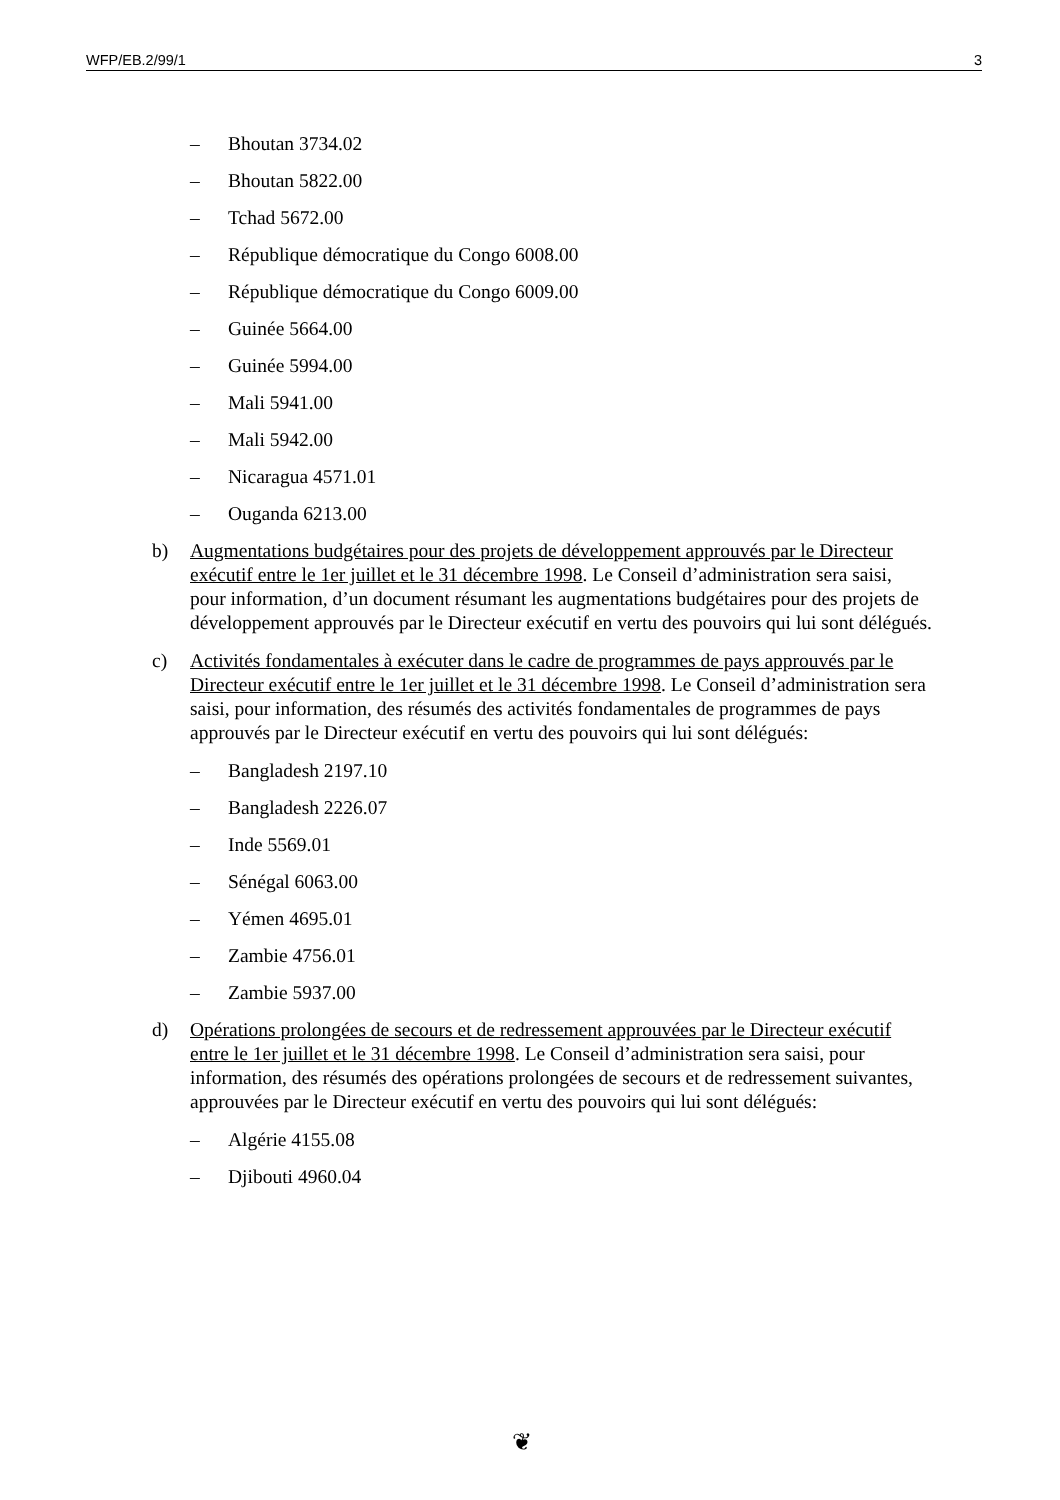WFP/EB.2/99/1 3
– Bhoutan 3734.02
– Bhoutan 5822.00
– Tchad 5672.00
– République démocratique du Congo 6008.00
– République démocratique du Congo 6009.00
– Guinée 5664.00
– Guinée 5994.00
– Mali 5941.00
– Mali 5942.00
– Nicaragua 4571.01
– Ouganda 6213.00
b) Augmentations budgétaires pour des projets de développement approuvés par le Directeur exécutif entre le 1er juillet et le 31 décembre 1998. Le Conseil d’administration sera saisi, pour information, d’un document résumant les augmentations budgétaires pour des projets de développement approuvés par le Directeur exécutif en vertu des pouvoirs qui lui sont délégués.
c) Activités fondamentales à exécuter dans le cadre de programmes de pays approuvés par le Directeur exécutif entre le 1er juillet et le 31 décembre 1998. Le Conseil d’administration sera saisi, pour information, des résumés des activités fondamentales de programmes de pays approuvés par le Directeur exécutif en vertu des pouvoirs qui lui sont délégués:
– Bangladesh 2197.10
– Bangladesh 2226.07
– Inde 5569.01
– Sénégal 6063.00
– Yémen 4695.01
– Zambie 4756.01
– Zambie 5937.00
d) Opérations prolongées de secours et de redressement approuvées par le Directeur exécutif entre le 1er juillet et le 31 décembre 1998. Le Conseil d’administration sera saisi, pour information, des résumés des opérations prolongées de secours et de redressement suivantes, approuvées par le Directeur exécutif en vertu des pouvoirs qui lui sont délégués:
– Algérie 4155.08
– Djibouti 4960.04
❦